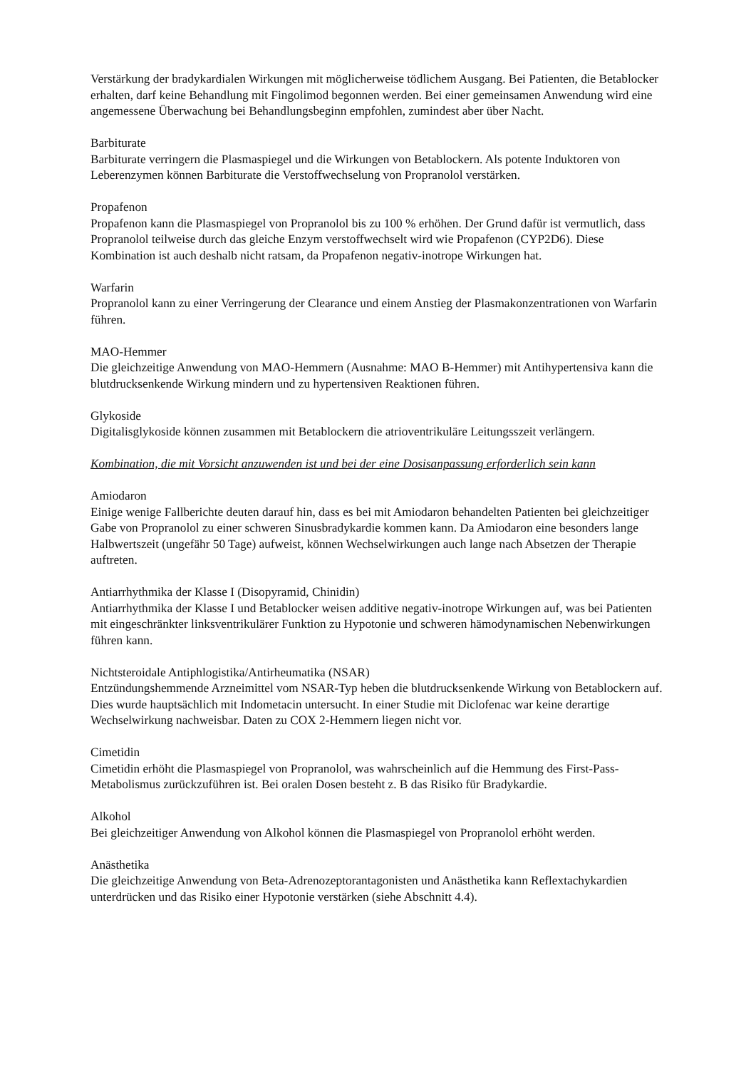Verstärkung der bradykardialen Wirkungen mit möglicherweise tödlichem Ausgang. Bei Patienten, die Betablocker erhalten, darf keine Behandlung mit Fingolimod begonnen werden. Bei einer gemeinsamen Anwendung wird eine angemessene Überwachung bei Behandlungsbeginn empfohlen, zumindest aber über Nacht.
Barbiturate
Barbiturate verringern die Plasmaspiegel und die Wirkungen von Betablockern. Als potente Induktoren von Leberenzymen können Barbiturate die Verstoffwechselung von Propranolol verstärken.
Propafenon
Propafenon kann die Plasmaspiegel von Propranolol bis zu 100 % erhöhen. Der Grund dafür ist vermutlich, dass Propranolol teilweise durch das gleiche Enzym verstoffwechselt wird wie Propafenon (CYP2D6). Diese Kombination ist auch deshalb nicht ratsam, da Propafenon negativ-inotrope Wirkungen hat.
Warfarin
Propranolol kann zu einer Verringerung der Clearance und einem Anstieg der Plasmakonzentrationen von Warfarin führen.
MAO-Hemmer
Die gleichzeitige Anwendung von MAO-Hemmern (Ausnahme: MAO B-Hemmer) mit Antihypertensiva kann die blutdrucksenkende Wirkung mindern und zu hypertensiven Reaktionen führen.
Glykoside
Digitalisglykoside können zusammen mit Betablockern die atrioventrikuläre Leitungsszeit verlängern.
Kombination, die mit Vorsicht anzuwenden ist und bei der eine Dosisanpassung erforderlich sein kann
Amiodaron
Einige wenige Fallberichte deuten darauf hin, dass es bei mit Amiodaron behandelten Patienten bei gleichzeitiger Gabe von Propranolol zu einer schweren Sinusbradykardie kommen kann. Da Amiodaron eine besonders lange Halbwertszeit (ungefähr 50 Tage) aufweist, können Wechselwirkungen auch lange nach Absetzen der Therapie auftreten.
Antiarrhythmika der Klasse I (Disopyramid, Chinidin)
Antiarrhythmika der Klasse I und Betablocker weisen additive negativ-inotrope Wirkungen auf, was bei Patienten mit eingeschränkter linksventrikulärer Funktion zu Hypotonie und schweren hämodynamischen Nebenwirkungen führen kann.
Nichtsteroidale Antiphlogistika/Antirheumatika (NSAR)
Entzündungshemmende Arzneimittel vom NSAR-Typ heben die blutdrucksenkende Wirkung von Betablockern auf. Dies wurde hauptsächlich mit Indometacin untersucht. In einer Studie mit Diclofenac war keine derartige Wechselwirkung nachweisbar. Daten zu COX 2-Hemmern liegen nicht vor.
Cimetidin
Cimetidin erhöht die Plasmaspiegel von Propranolol, was wahrscheinlich auf die Hemmung des First-Pass-Metabolismus zurückzuführen ist. Bei oralen Dosen besteht z. B das Risiko für Bradykardie.
Alkohol
Bei gleichzeitiger Anwendung von Alkohol können die Plasmaspiegel von Propranolol erhöht werden.
Anästhetika
Die gleichzeitige Anwendung von Beta-Adrenozeptorantagonisten und Anästhetika kann Reflextachykardien unterdrücken und das Risiko einer Hypotonie verstärken (siehe Abschnitt 4.4).